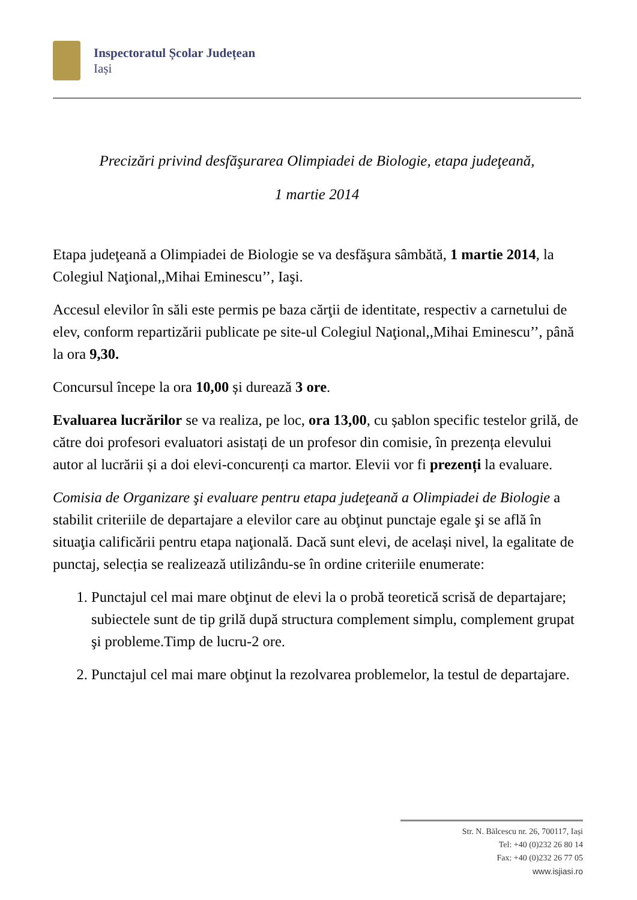Inspectoratul Școlar Județean
Iași
Precizări privind desfăşurarea Olimpiadei de Biologie, etapa judeţeană,
1 martie 2014
Etapa judeţeană a Olimpiadei de Biologie se va desfăşura sâmbătă, 1 martie 2014, la Colegiul Naţional,,Mihai Eminescu’’, Iaşi.
Accesul elevilor în săli este permis pe baza cărţii de identitate, respectiv a carnetului de elev, conform repartizării publicate pe site-ul Colegiul Naţional,,Mihai Eminescu’’, până la ora 9,30.
Concursul începe la ora 10,00 și durează 3 ore.
Evaluarea lucrărilor se va realiza, pe loc, ora 13,00, cu șablon specific testelor grilă, de către doi profesori evaluatori asistați de un profesor din comisie, în prezența elevului autor al lucrării și a doi elevi-concurenți ca martor. Elevii vor fi prezenți la evaluare.
Comisia de Organizare şi evaluare pentru etapa judeţeană a Olimpiadei de Biologie a stabilit criteriile de departajare a elevilor care au obţinut punctaje egale şi se află în situaţia calificării pentru etapa naţională. Dacă sunt elevi, de același nivel, la egalitate de punctaj, selecția se realizează utilizându-se în ordine criteriile enumerate:
1. Punctajul cel mai mare obţinut de elevi la o probă teoretică scrisă de departajare; subiectele sunt de tip grilă după structura complement simplu, complement grupat şi probleme.Timp de lucru-2 ore.
2. Punctajul cel mai mare obţinut la rezolvarea problemelor, la testul de departajare.
Str. N. Bălcescu nr. 26, 700117, Iași
Tel: +40 (0)232 26 80 14
Fax: +40 (0)232 26 77 05
www.isjiasi.ro